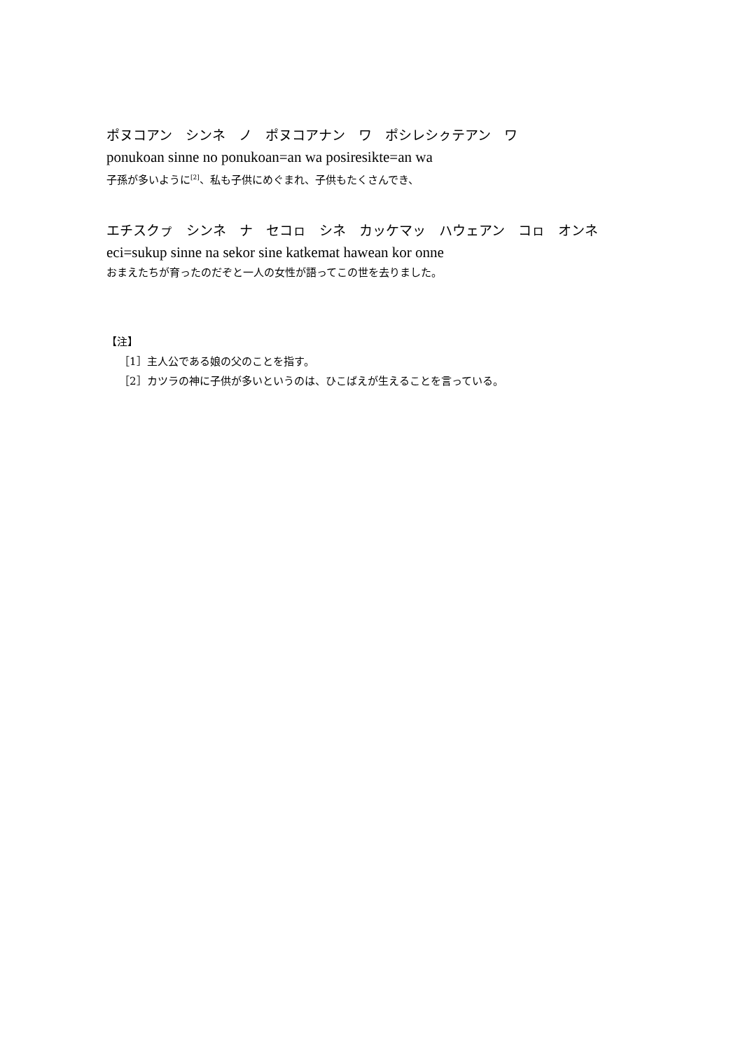ポヌコアン　シンネ　ノ　ポヌコアナン　ワ　ポシレシㇰテアン　ワ
ponukoan sinne no ponukoan=an wa posiresikte=an wa
子孫が多いように<sup>[2]</sup>、私も子供にめぐまれ、子供もたくさんでき、
エチスクㇷ゚　シンネ　ナ　セコㇿ　シネ　カッケマッ　ハウェアン　コㇿ　オンネ
eci=sukup sinne na sekor sine katkemat hawean kor onne
おまえたちが育ったのだぞと一人の女性が語ってこの世を去りました。
【注】
［1］主人公である娘の父のことを指す。
［2］カツラの神に子供が多いというのは、ひこばえが生えることを言っている。